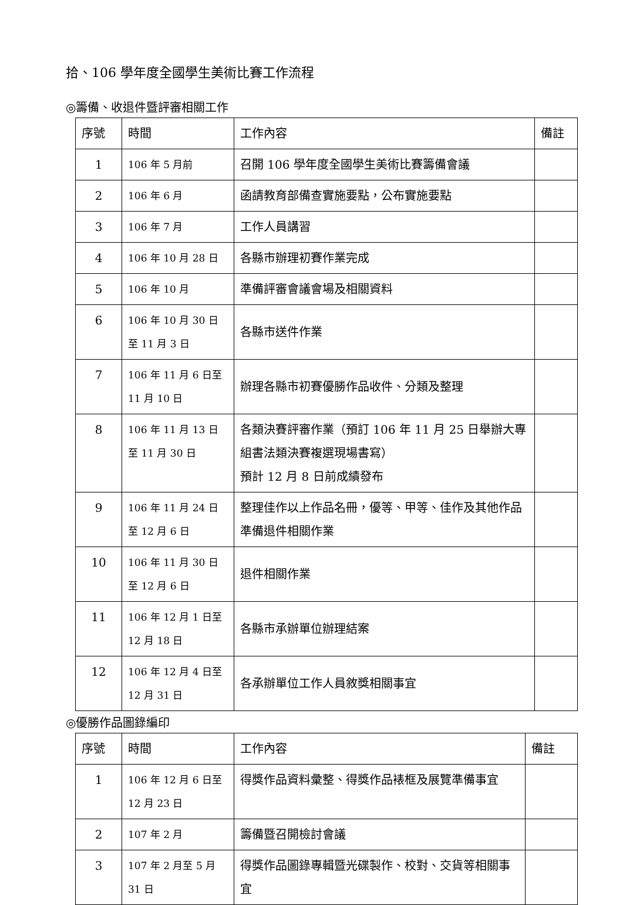拾、106 學年度全國學生美術比賽工作流程
◎籌備、收退件暨評審相關工作
| 序號 | 時間 | 工作內容 | 備註 |
| --- | --- | --- | --- |
| 1 | 106 年 5 月前 | 召開 106 學年度全國學生美術比賽籌備會議 | |
| 2 | 106 年 6 月 | 函請教育部備查實施要點，公布實施要點 | |
| 3 | 106 年 7 月 | 工作人員講習 | |
| 4 | 106 年 10 月 28 日 | 各縣市辦理初賽作業完成 | |
| 5 | 106 年 10 月 | 準備評審會議會場及相關資料 | |
| 6 | 106 年 10 月 30 日 至 11 月 3 日 | 各縣市送件作業 | |
| 7 | 106 年 11 月 6 日至 11 月 10 日 | 辦理各縣市初賽優勝作品收件、分類及整理 | |
| 8 | 106 年 11 月 13 日 至 11 月 30 日 | 各類決賽評審作業（預訂 106 年 11 月 25 日舉辦大專組書法類決賽複選現場書寫） 預計 12 月 8 日前成績發布 | |
| 9 | 106 年 11 月 24 日 至 12 月 6 日 | 整理佳作以上作品名冊，優等、甲等、佳作及其他作品準備退件相關作業 | |
| 10 | 106 年 11 月 30 日 至 12 月 6 日 | 退件相關作業 | |
| 11 | 106 年 12 月 1 日至 12 月 18 日 | 各縣市承辦單位辦理結案 | |
| 12 | 106 年 12 月 4 日至 12 月 31 日 | 各承辦單位工作人員敘獎相關事宜 | |
◎優勝作品圖錄編印
| 序號 | 時間 | 工作內容 | 備註 |
| --- | --- | --- | --- |
| 1 | 106 年 12 月 6 日至 12 月 23 日 | 得獎作品資料彙整、得獎作品裱框及展覽準備事宜 | |
| 2 | 107 年 2 月 | 籌備暨召開檢討會議 | |
| 3 | 107 年 2 月至 5 月 31 日 | 得獎作品圖錄專輯暨光碟製作、校對、交貨等相關事宜 | |